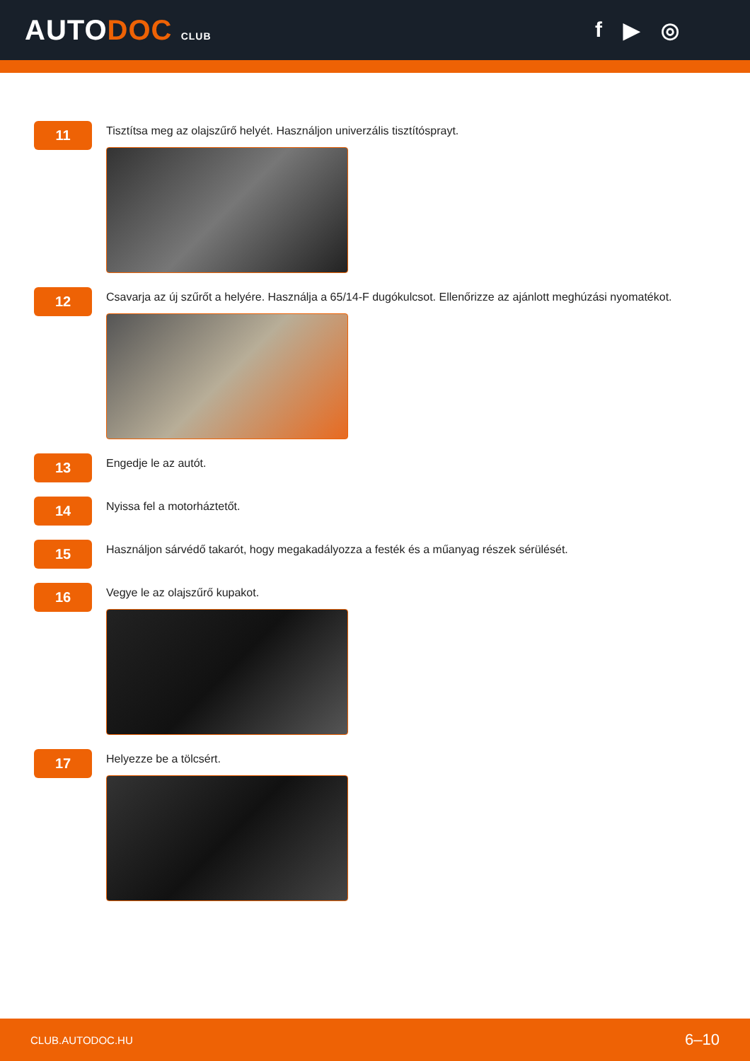AUTODOC CLUB
f ▶ ◎
11
Tisztítsa meg az olajszűrő helyét. Használjon univerzális tisztítósprayt.
12
Csavarja az új szűrőt a helyére. Használja a 65/14-F dugókulcsot. Ellenőrizze az ajánlott meghúzási nyomatékot.
13
Engedje le az autót.
14
Nyissa fel a motorháztetőt.
15
Használjon sárvédő takarót, hogy megakadályozza a festék és a műanyag részek sérülését.
16
Vegye le az olajszűrő kupakot.
17
Helyezze be a tölcsért.
CLUB.AUTODOC.HU 6–10